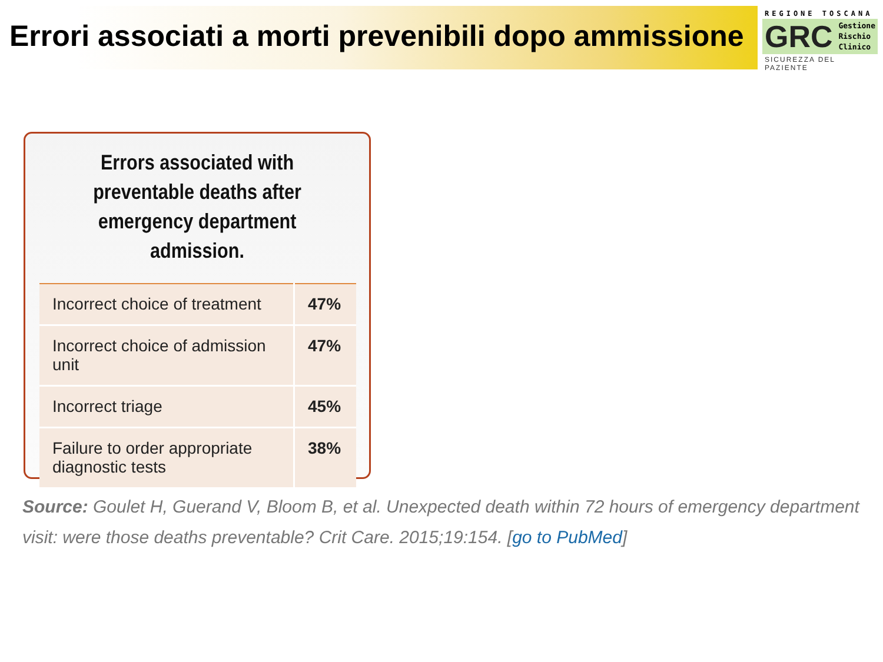Errori associati a morti prevenibili dopo ammissione
REGIONE TOSCANA
GRC Gestione
Rischio
Clinico
SICUREZZA DEL PAZIENTE
Errors associated with preventable deaths after emergency department admission.
| Incorrect choice of treatment | 47% |
| Incorrect choice of admission unit | 47% |
| Incorrect triage | 45% |
| Failure to order appropriate diagnostic tests | 38% |
Source: Goulet H, Guerand V, Bloom B, et al. Unexpected death within 72 hours of emergency department visit: were those deaths preventable? Crit Care. 2015;19:154. [go to PubMed]